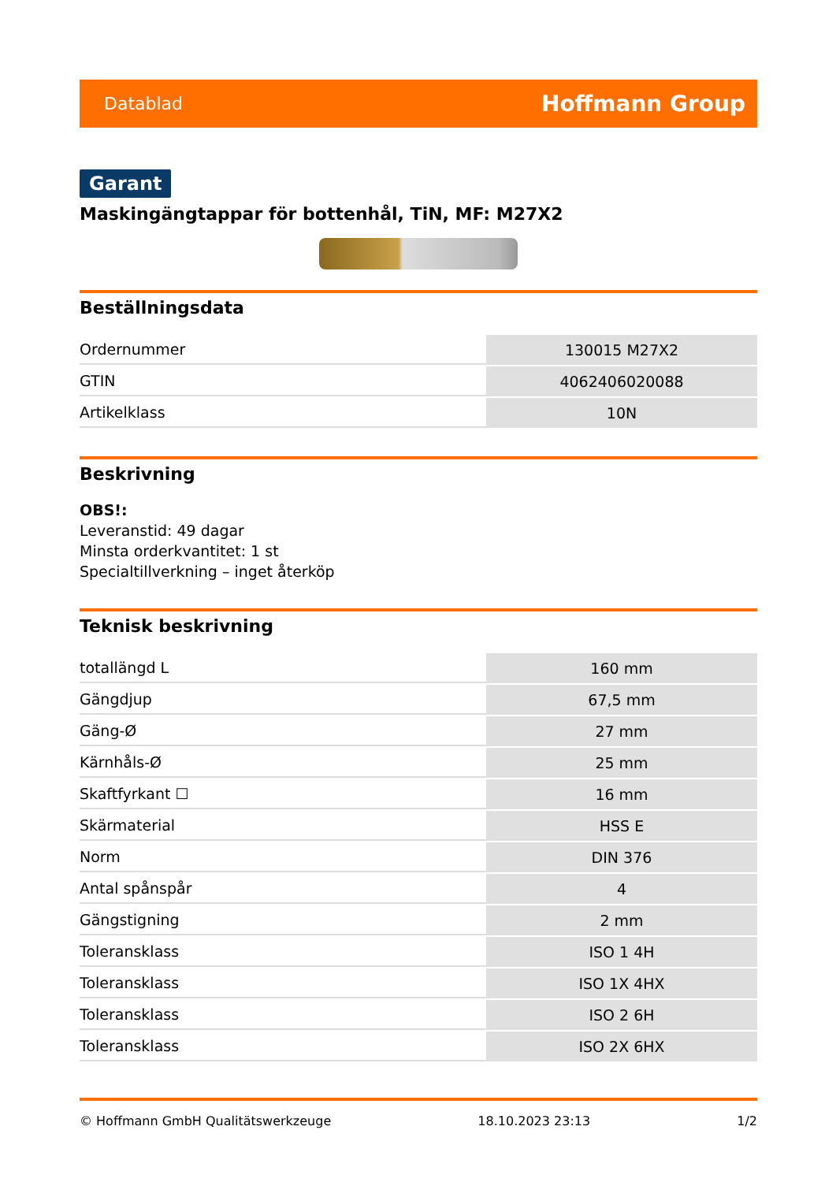Datablad Hoffmann Group
Garant
Maskingängtappar för bottenhål, TiN, MF: M27X2
Beställningsdata
| Ordernummer | 130015 M27X2 |
| GTIN | 4062406020088 |
| Artikelklass | 10N |
Beskrivning
OBS!:
Leveranstid: 49 dagar
Minsta orderkvantitet: 1 st
Specialtillverkning – inget återköp
Teknisk beskrivning
| totallängd L | 160 mm |
| Gängdjup | 67,5 mm |
| Gäng-Ø | 27 mm |
| Kärnhåls-Ø | 25 mm |
| Skaftfyrkant ☐ | 16 mm |
| Skärmaterial | HSS E |
| Norm | DIN 376 |
| Antal spånspår | 4 |
| Gängstigning | 2 mm |
| Toleransklass | ISO 1 4H |
| Toleransklass | ISO 1X 4HX |
| Toleransklass | ISO 2 6H |
| Toleransklass | ISO 2X 6HX |
© Hoffmann GmbH Qualitätswerkzeuge 18.10.2023 23:13 1/2